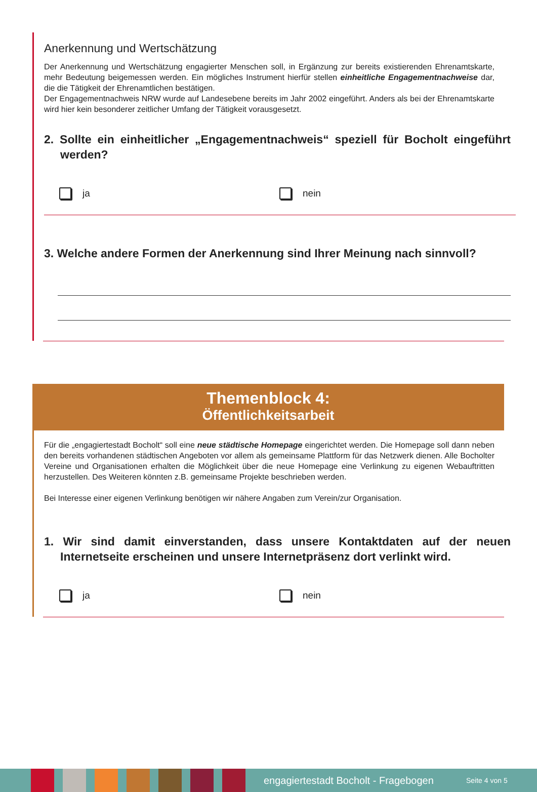Anerkennung und Wertschätzung
Der Anerkennung und Wertschätzung engagierter Menschen soll, in Ergänzung zur bereits existierenden Ehrenamtskarte, mehr Bedeutung beigemessen werden. Ein mögliches Instrument hierfür stellen einheitliche Engagementnachweise dar, die die Tätigkeit der Ehrenamtlichen bestätigen.
Der Engagementnachweis NRW wurde auf Landesebene bereits im Jahr 2002 eingeführt. Anders als bei der Ehrenamtskarte wird hier kein besonderer zeitlicher Umfang der Tätigkeit vorausgesetzt.
2. Sollte ein einheitlicher „Engagementnachweis“ speziell für Bocholt eingeführt werden?
ja nein
3. Welche andere Formen der Anerkennung sind Ihrer Meinung nach sinnvoll?
Themenblock 4:
Öffentlichkeitsarbeit
Für die „engagiertestadt Bocholt“ soll eine neue städtische Homepage eingerichtet werden. Die Homepage soll dann neben den bereits vorhandenen städtischen Angeboten vor allem als gemeinsame Plattform für das Netzwerk dienen. Alle Bocholter Vereine und Organisationen erhalten die Möglichkeit über die neue Homepage eine Verlinkung zu eigenen Webauftritten herzustellen. Des Weiteren könnten z.B. gemeinsame Projekte beschrieben werden.
Bei Interesse einer eigenen Verlinkung benötigen wir nähere Angaben zum Verein/zur Organisation.
1. Wir sind damit einverstanden, dass unsere Kontaktdaten auf der neuen Internetseite erscheinen und unsere Internetpräsenz dort verlinkt wird.
ja nein
engagiertestadt Bocholt - Fragebogen Seite 4 von 5